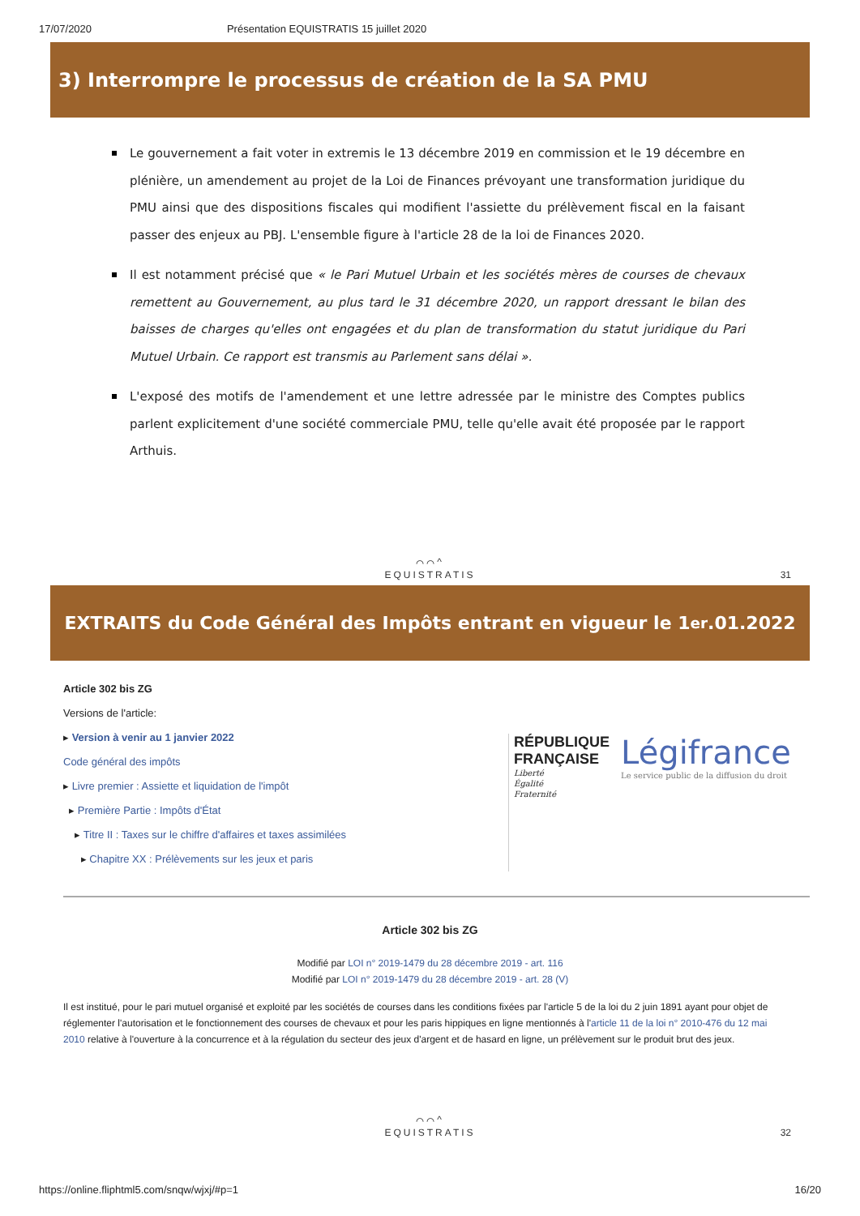17/07/2020 Présentation EQUISTRATIS 15 juillet 2020
3) Interrompre le processus de création de la SA PMU
Le gouvernement a fait voter in extremis le 13 décembre 2019 en commission et le 19 décembre en plénière, un amendement au projet de la Loi de Finances prévoyant une transformation juridique du PMU ainsi que des dispositions fiscales qui modifient l'assiette du prélèvement fiscal en la faisant passer des enjeux au PBJ. L'ensemble figure à l'article 28 de la loi de Finances 2020.
Il est notamment précisé que « le Pari Mutuel Urbain et les sociétés mères de courses de chevaux remettent au Gouvernement, au plus tard le 31 décembre 2020, un rapport dressant le bilan des baisses de charges qu'elles ont engagées et du plan de transformation du statut juridique du Pari Mutuel Urbain. Ce rapport est transmis au Parlement sans délai ».
L'exposé des motifs de l'amendement et une lettre adressée par le ministre des Comptes publics parlent explicitement d'une société commerciale PMU, telle qu'elle avait été proposée par le rapport Arthuis.
⌒⌒^
EQUISTRATIS
31
EXTRAITS du Code Général des Impôts entrant en vigueur le 1<sup>er</sup>.01.2022
Article 302 bis ZG
Versions de l'article:
▸ Version à venir au 1 janvier 2022
Code général des impôts
▸ Livre premier : Assiette et liquidation de l'impôt
▸ Première Partie : Impôts d'État
▸ Titre II : Taxes sur le chiffre d'affaires et taxes assimilées
▸ Chapitre XX : Prélèvements sur les jeux et paris
RÉPUBLIQUE
FRANÇAISE
Liberté
Égalité
Fraternité
Légifrance
Le service public de la diffusion du droit
Article 302 bis ZG
Modifié par LOI n° 2019-1479 du 28 décembre 2019 - art. 116
Modifié par LOI n° 2019-1479 du 28 décembre 2019 - art. 28 (V)
Il est institué, pour le pari mutuel organisé et exploité par les sociétés de courses dans les conditions fixées par l'article 5 de la loi du 2 juin 1891 ayant pour objet de réglementer l'autorisation et le fonctionnement des courses de chevaux et pour les paris hippiques en ligne mentionnés à l'article 11 de la loi n° 2010-476 du 12 mai 2010 relative à l'ouverture à la concurrence et à la régulation du secteur des jeux d'argent et de hasard en ligne, un prélèvement sur le produit brut des jeux.
⌒⌒^
EQUISTRATIS
32
https://online.fliphtml5.com/snqw/wjxj/#p=1 16/20